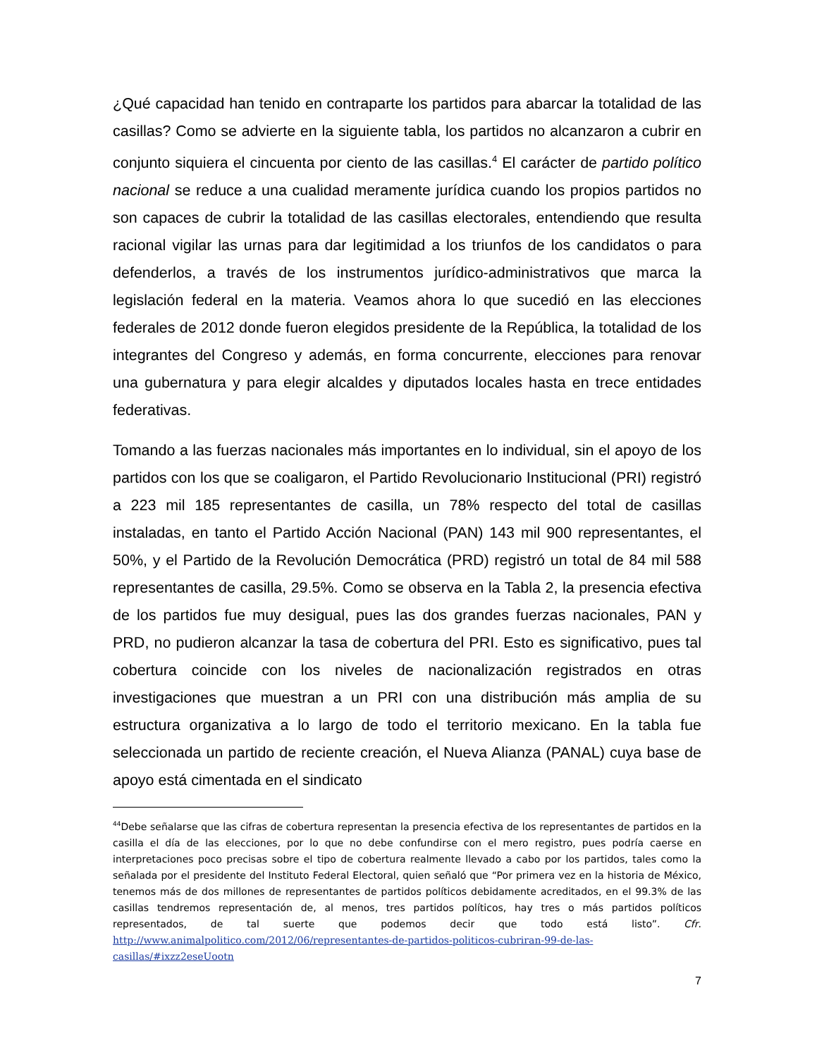¿Qué capacidad han tenido en contraparte los partidos para abarcar la totalidad de las casillas? Como se advierte en la siguiente tabla, los partidos no alcanzaron a cubrir en conjunto siquiera el cincuenta por ciento de las casillas.<sup>4</sup> El carácter de partido político nacional se reduce a una cualidad meramente jurídica cuando los propios partidos no son capaces de cubrir la totalidad de las casillas electorales, entendiendo que resulta racional vigilar las urnas para dar legitimidad a los triunfos de los candidatos o para defenderlos, a través de los instrumentos jurídico-administrativos que marca la legislación federal en la materia. Veamos ahora lo que sucedió en las elecciones federales de 2012 donde fueron elegidos presidente de la República, la totalidad de los integrantes del Congreso y además, en forma concurrente, elecciones para renovar una gubernatura y para elegir alcaldes y diputados locales hasta en trece entidades federativas.
Tomando a las fuerzas nacionales más importantes en lo individual, sin el apoyo de los partidos con los que se coaligaron, el Partido Revolucionario Institucional (PRI) registró a 223 mil 185 representantes de casilla, un 78% respecto del total de casillas instaladas, en tanto el Partido Acción Nacional (PAN) 143 mil 900 representantes, el 50%, y el Partido de la Revolución Democrática (PRD) registró un total de 84 mil 588 representantes de casilla, 29.5%. Como se observa en la Tabla 2, la presencia efectiva de los partidos fue muy desigual, pues las dos grandes fuerzas nacionales, PAN y PRD, no pudieron alcanzar la tasa de cobertura del PRI. Esto es significativo, pues tal cobertura coincide con los niveles de nacionalización registrados en otras investigaciones que muestran a un PRI con una distribución más amplia de su estructura organizativa a lo largo de todo el territorio mexicano. En la tabla fue seleccionada un partido de reciente creación, el Nueva Alianza (PANAL) cuya base de apoyo está cimentada en el sindicato
<sup>44</sup> Debe señalarse que las cifras de cobertura representan la presencia efectiva de los representantes de partidos en la casilla el día de las elecciones, por lo que no debe confundirse con el mero registro, pues podría caerse en interpretaciones poco precisas sobre el tipo de cobertura realmente llevado a cabo por los partidos, tales como la señalada por el presidente del Instituto Federal Electoral, quien señaló que “Por primera vez en la historia de México, tenemos más de dos millones de representantes de partidos políticos debidamente acreditados, en el 99.3% de las casillas tendremos representación de, al menos, tres partidos políticos, hay tres o más partidos políticos representados, de tal suerte que podemos decir que todo está listo”. Cfr. http://www.animalpolitico.com/2012/06/representantes-de-partidos-politicos-cubriran-99-de-las-casillas/#ixzz2eseUootn
7